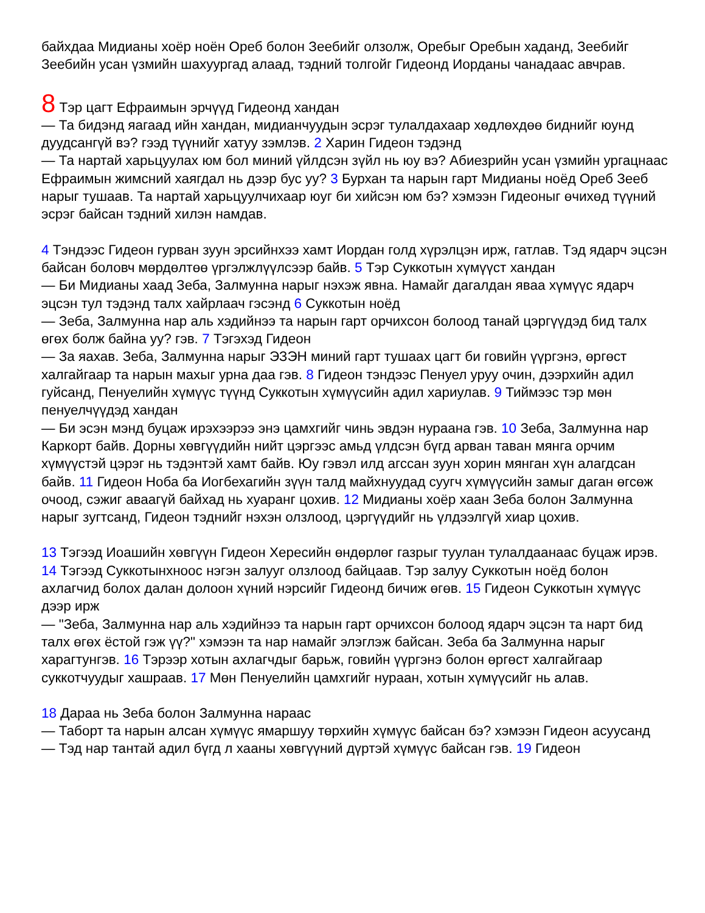байхдаа Мидианы хоёр ноён Ореб болон Зеебийг олзолж, Оребыг Оребын хаданд, Зеебийг Зеебийн усан үзмийн шахуургад алаад, тэдний толгойг Гидеонд Иорданы чанадаас авчрав.
8 Тэр цагт Ефраимын эрчүүд Гидеонд хандан
— Та бидэнд яагаад ийн хандан, мидианчуудын эсрэг тулалдахаар хөдлөхдөө биднийг юунд дуудсангүй вэ? гээд түүнийг хатуу зэмлэв. 2 Харин Гидеон тэдэнд
— Та нартай харьцуулах юм бол миний үйлдсэн зүйл нь юу вэ? Абиезрийн усан үзмийн ургацнаас Ефраимын жимсний хаягдал нь дээр бус уу? 3 Бурхан та нарын гарт Мидианы ноёд Ореб Зееб нарыг тушаав. Та нартай харьцуулчихаар юуг би хийсэн юм бэ? хэмээн Гидеоныг өчихөд түүний эсрэг байсан тэдний хилэн намдав.
4 Тэндээс Гидеон гурван зуун эрсийнхээ хамт Иордан голд хүрэлцэн ирж, гатлав. Тэд ядарч эцсэн байсан боловч мөрдөлтөө үргэлжлүүлсээр байв. 5 Тэр Суккотын хүмүүст хандан
— Би Мидианы хаад Зеба, Залмунна нарыг нэхэж явна. Намайг дагалдан яваа хүмүүс ядарч эцсэн тул тэдэнд талх хайрлаач гэсэнд 6 Суккотын ноёд
— Зеба, Залмунна нар аль хэдийнээ та нарын гарт орчихсон болоод танай цэргүүдэд бид талх өгөх болж байна уу? гэв. 7 Тэгэхэд Гидеон
— За яахав. Зеба, Залмунна нарыг ЭЗЭН миний гарт тушаах цагт би говийн үүргэнэ, өргөст халгайгаар та нарын махыг урна даа гэв. 8 Гидеон тэндээс Пенуел уруу очин, дээрхийн адил гуйсанд, Пенуелийн хүмүүс түүнд Суккотын хүмүүсийн адил хариулав. 9 Тиймээс тэр мөн пенуелчүүдэд хандан
— Би эсэн мэнд буцаж ирэхээрээ энэ цамхгийг чинь эвдэн нураана гэв. 10 Зеба, Залмунна нар Каркорт байв. Дорны хөвгүүдийн нийт цэргээс амьд үлдсэн бүгд арван таван мянга орчим хүмүүстэй цэрэг нь тэдэнтэй хамт байв. Юу гэвэл илд агссан зуун хорин мянган хүн алагдсан байв. 11 Гидеон Ноба ба Иогбехагийн зүүн талд майхнуудад суугч хүмүүсийн замыг даган өгсөж очоод, сэжиг аваагүй байхад нь хуаранг цохив. 12 Мидианы хоёр хаан Зеба болон Залмунна нарыг зугтсанд, Гидеон тэднийг нэхэн олзлоод, цэргүүдийг нь үлдээлгүй хиар цохив.
13 Тэгээд Иоашийн хөвгүүн Гидеон Хересийн өндөрлөг газрыг туулан тулалдаанаас буцаж ирэв. 14 Тэгээд Суккотынхноос нэгэн залууг олзлоод байцаав. Тэр залуу Суккотын ноёд болон ахлагчид болох далан долоон хүний нэрсийг Гидеонд бичиж өгөв. 15 Гидеон Суккотын хүмүүс дээр ирж
— "Зеба, Залмунна нар аль хэдийнээ та нарын гарт орчихсон болоод ядарч эцсэн та нарт бид талх өгөх ёстой гэж үү?" хэмээн та нар намайг элэглэж байсан. Зеба ба Залмунна нарыг харагтунгэв. 16 Тэрээр хотын ахлагчдыг барьж, говийн үүргэнэ болон өргөст халгайгаар суккотчуудыг хашраав. 17 Мөн Пенуелийн цамхгийг нураан, хотын хүмүүсийг нь алав.
18 Дараа нь Зеба болон Залмунна нараас
— Таборт та нарын алсан хүмүүс ямаршуу төрхийн хүмүүс байсан бэ? хэмээн Гидеон асуусанд
— Тэд нар тантай адил бүгд л хааны хөвгүүний дүртэй хүмүүс байсан гэв. 19 Гидеон